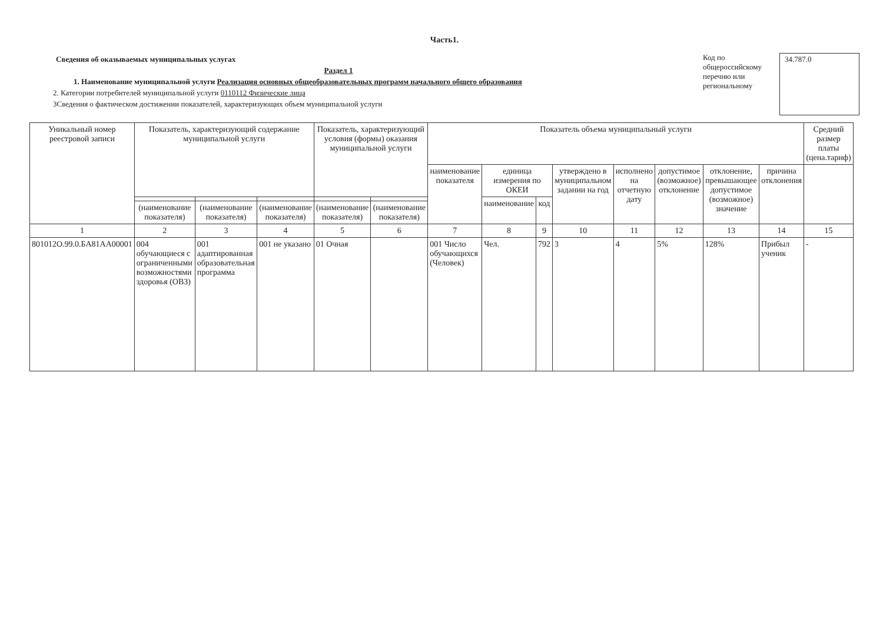Часть1.
Сведения об оказываемых муниципальных услугах
Раздел 1
1. Наименование муниципальной услуги Реализация основных общеобразовательных программ начального общего образования
2. Категории потребителей муниципальной услуги 0110112 Физические лица
3Сведения о фактическом достижении показателей, характеризующих объем муниципальной услуги
Код по
общероссийскому
перечню или
региональному
34.787.0
| Уникальный номер реестровой записи | Показатель, характеризующий содержание муниципальной услуги | | | Показатель, характеризующий условия (формы) оказания муниципальной услуги | | Показатель объема муниципальный услуги | | | | | | | | Средний размер платы (цена.тариф) |
| --- | --- | --- | --- | --- | --- | --- | --- | --- | --- | --- | --- | --- | --- | --- |
| | | | | | | наименование показателя | единица измерения по ОКЕИ | | утверждено в муниципальном задании на год | исполнено на отчетную дату | допустимое (возможное) отклонение | отклонение, превышающее допустимое (возможное) значение | причина отклонения | |
| | | | | | | | наименование | код | | | | | | |
| | (наименование показателя) | (наименование показателя) | (наименование показателя) | (наименование показателя) | (наименование показателя) | | | | | | | | | |
| 1 | 2 | 3 | 4 | 5 | 6 | 7 | 8 | 9 | 10 | 11 | 12 | 13 | 14 | 15 |
| 801012О.99.0.БА81АА00001 | 004 обучающиеся с ограниченными возможностями здоровья (ОВЗ) | 001 адаптированная образовательная программа | 001 не указано | 01 Очная | | 001 Число обучающихся (Человек) | Чел. | 792 | 3 | 4 | 5% | 128% | Прибыл ученик | - |